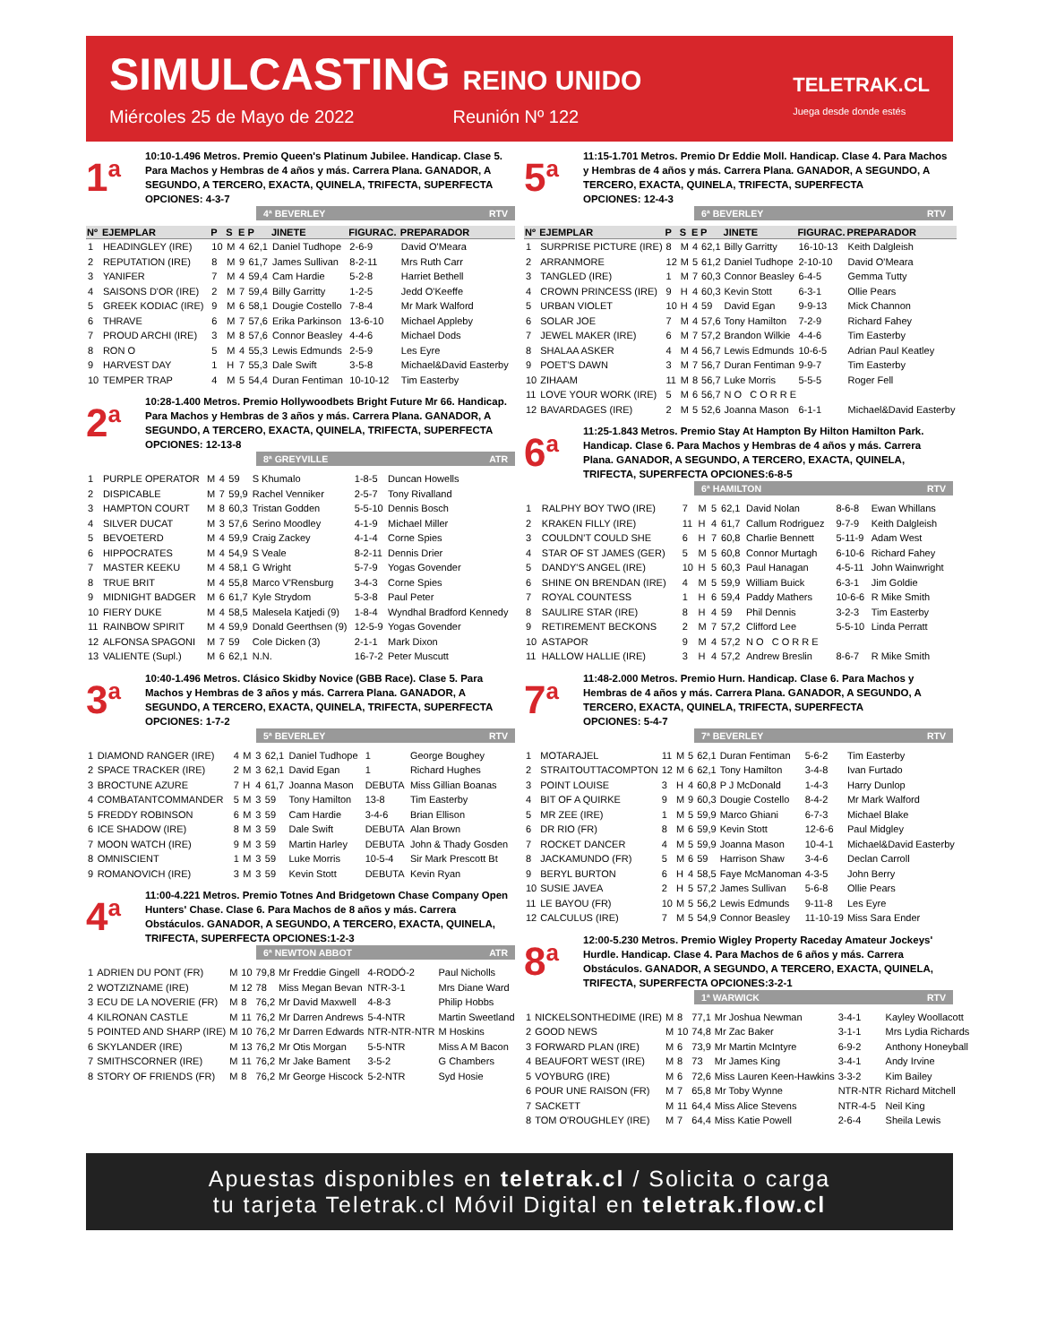SIMULCASTING REINO UNIDO
Miércoles 25 de Mayo de 2022 Reunión Nº 122
TELETRAK.CL
Juega desde donde estés
1<sup>a</sup>
10:10-1.496 Metros. Premio Queen's Platinum Jubilee. Handicap. Clase 5. Para Machos y Hembras de 4 años y más. Carrera Plana. GANADOR, A SEGUNDO, A TERCERO, EXACTA, QUINELA, TRIFECTA, SUPERFECTA
OPCIONES: 4-3-7
4ª BEVERLEY RTV
| Nº | EJEMPLAR | P | S | E | P | JINETE | FIGURAC. | PREPARADOR |
| --- | --- | --- | --- | --- | --- | --- | --- | --- |
| 1 | HEADINGLEY (IRE) | 10 | M | 4 | 62,1 | Daniel Tudhope | 2-6-9 | David O'Meara |
| 2 | REPUTATION (IRE) | 8 | M | 9 | 61,7 | James Sullivan | 8-2-11 | Mrs Ruth Carr |
| 3 | YANIFER | 7 | M | 4 | 59,4 | Cam Hardie | 5-2-8 | Harriet Bethell |
| 4 | SAISONS D'OR (IRE) | 2 | M | 7 | 59,4 | Billy Garritty | 1-2-5 | Jedd O'Keeffe |
| 5 | GREEK KODIAC (IRE) | 9 | M | 6 | 58,1 | Dougie Costello | 7-8-4 | Mr Mark Walford |
| 6 | THRAVE | 6 | M | 7 | 57,6 | Erika Parkinson | 13-6-10 | Michael Appleby |
| 7 | PROUD ARCHI (IRE) | 3 | M | 8 | 57,6 | Connor Beasley | 4-4-6 | Michael Dods |
| 8 | RON O | 5 | M | 4 | 55,3 | Lewis Edmunds | 2-5-9 | Les Eyre |
| 9 | HARVEST DAY | 1 | H | 7 | 55,3 | Dale Swift | 3-5-8 | Michael&David Easterby |
| 10 | TEMPER TRAP | 4 | M | 5 | 54,4 | Duran Fentiman | 10-10-12 | Tim Easterby |
2<sup>a</sup>
10:28-1.400 Metros. Premio Hollywoodbets Bright Future Mr 66. Handicap. Para Machos y Hembras de 3 años y más. Carrera Plana. GANADOR, A SEGUNDO, A TERCERO, EXACTA, QUINELA, TRIFECTA, SUPERFECTA
OPCIONES: 12-13-8
8ª GREYVILLE ATR
| 1 | PURPLE OPERATOR | M | 4 | 59 | S Khumalo | 1-8-5 | Duncan Howells |
| 2 | DISPICABLE | M | 7 | 59,9 | Rachel Venniker | 2-5-7 | Tony Rivalland |
| 3 | HAMPTON COURT | M | 8 | 60,3 | Tristan Godden | 5-5-10 | Dennis Bosch |
| 4 | SILVER DUCAT | M | 3 | 57,6 | Serino Moodley | 4-1-9 | Michael Miller |
| 5 | BEVOETERD | M | 4 | 59,9 | Craig Zackey | 4-1-4 | Corne Spies |
| 6 | HIPPOCRATES | M | 4 | 54,9 | S Veale | 8-2-11 | Dennis Drier |
| 7 | MASTER KEEKU | M | 4 | 58,1 | G Wright | 5-7-9 | Yogas Govender |
| 8 | TRUE BRIT | M | 4 | 55,8 | Marco V'Rensburg | 3-4-3 | Corne Spies |
| 9 | MIDNIGHT BADGER | M | 6 | 61,7 | Kyle Strydom | 5-3-8 | Paul Peter |
| 10 | FIERY DUKE | M | 4 | 58,5 | Malesela Katjedi (9) | 1-8-4 | Wyndhal Bradford Kennedy |
| 11 | RAINBOW SPIRIT | M | 4 | 59,9 | Donald Geerthsen (9) | 12-5-9 | Yogas Govender |
| 12 | ALFONSA SPAGONI | M | 7 | 59 | Cole Dicken (3) | 2-1-1 | Mark Dixon |
| 13 | VALIENTE (Supl.) | M | 6 | 62,1 | N.N. | 16-7-2 | Peter Muscutt |
3<sup>a</sup>
10:40-1.496 Metros. Clásico Skidby Novice (GBB Race). Clase 5. Para Machos y Hembras de 3 años y más. Carrera Plana. GANADOR, A SEGUNDO, A TERCERO, EXACTA, QUINELA, TRIFECTA, SUPERFECTA
OPCIONES: 1-7-2
5ª BEVERLEY RTV
| 1 | DIAMOND RANGER (IRE) | 4 | M | 3 | 62,1 | Daniel Tudhope | 1 | George Boughey |
| 2 | SPACE TRACKER (IRE) | 2 | M | 3 | 62,1 | David Egan | 1 | Richard Hughes |
| 3 | BROCTUNE AZURE | 7 | H | 4 | 61,7 | Joanna Mason | DEBUTA | Miss Gillian Boanas |
| 4 | COMBATANTCOMMANDER | 5 | M | 3 | 59 | Tony Hamilton | 13-8 | Tim Easterby |
| 5 | FREDDY ROBINSON | 6 | M | 3 | 59 | Cam Hardie | 3-4-6 | Brian Ellison |
| 6 | ICE SHADOW (IRE) | 8 | M | 3 | 59 | Dale Swift | DEBUTA | Alan Brown |
| 7 | MOON WATCH (IRE) | 9 | M | 3 | 59 | Martin Harley | DEBUTA | John & Thady Gosden |
| 8 | OMNISCIENT | 1 | M | 3 | 59 | Luke Morris | 10-5-4 | Sir Mark Prescott Bt |
| 9 | ROMANOVICH (IRE) | 3 | M | 3 | 59 | Kevin Stott | DEBUTA | Kevin Ryan |
4<sup>a</sup>
11:00-4.221 Metros. Premio Totnes And Bridgetown Chase Company Open Hunters' Chase. Clase 6. Para Machos de 8 años y más. Carrera Obstáculos. GANADOR, A SEGUNDO, A TERCERO, EXACTA, QUINELA, TRIFECTA, SUPERFECTA OPCIONES:1-2-3
6ª NEWTON ABBOT ATR
| 1 | ADRIEN DU PONT (FR) | M | 10 | 79,8 | Mr Freddie Gingell | 4-RODÓ-2 | Paul Nicholls |
| 2 | WOTZIZNAME (IRE) | M | 12 | 78 | Miss Megan Bevan | NTR-3-1 | Mrs Diane Ward |
| 3 | ECU DE LA NOVERIE (FR) | M | 8 | 76,2 | Mr David Maxwell | 4-8-3 | Philip Hobbs |
| 4 | KILRONAN CASTLE | M | 11 | 76,2 | Mr Darren Andrews | 5-4-NTR | Martin Sweetland |
| 5 | POINTED AND SHARP (IRE) | M | 10 | 76,2 | Mr Darren Edwards | NTR-NTR-NTR | M Hoskins |
| 6 | SKYLANDER (IRE) | M | 13 | 76,2 | Mr Otis Morgan | 5-5-NTR | Miss A M Bacon |
| 7 | SMITHSCORNER (IRE) | M | 11 | 76,2 | Mr Jake Bament | 3-5-2 | G Chambers |
| 8 | STORY OF FRIENDS (FR) | M | 8 | 76,2 | Mr George Hiscock | 5-2-NTR | Syd Hosie |
5<sup>a</sup>
11:15-1.701 Metros. Premio Dr Eddie Moll. Handicap. Clase 4. Para Machos y Hembras de 4 años y más. Carrera Plana. GANADOR, A SEGUNDO, A TERCERO, EXACTA, QUINELA, TRIFECTA, SUPERFECTA
OPCIONES: 12-4-3
6ª BEVERLEY RTV
| Nº | EJEMPLAR | P | S | E | P | JINETE | FIGURAC. | PREPARADOR |
| --- | --- | --- | --- | --- | --- | --- | --- | --- |
| 1 | SURPRISE PICTURE (IRE) | 8 | M | 4 | 62,1 | Billy Garritty | 16-10-13 | Keith Dalgleish |
| 2 | ARRANMORE | 12 | M | 5 | 61,2 | Daniel Tudhope | 2-10-10 | David O'Meara |
| 3 | TANGLED (IRE) | 1 | M | 7 | 60,3 | Connor Beasley | 6-4-5 | Gemma Tutty |
| 4 | CROWN PRINCESS (IRE) | 9 | H | 4 | 60,3 | Kevin Stott | 6-3-1 | Ollie Pears |
| 5 | URBAN VIOLET | 10 | H | 4 | 59 | David Egan | 9-9-13 | Mick Channon |
| 6 | SOLAR JOE | 7 | M | 4 | 57,6 | Tony Hamilton | 7-2-9 | Richard Fahey |
| 7 | JEWEL MAKER (IRE) | 6 | M | 7 | 57,2 | Brandon Wilkie | 4-4-6 | Tim Easterby |
| 8 | SHALAA ASKER | 4 | M | 4 | 56,7 | Lewis Edmunds | 10-6-5 | Adrian Paul Keatley |
| 9 | POET'S DAWN | 3 | M | 7 | 56,7 | Duran Fentiman | 9-9-7 | Tim Easterby |
| 10 | ZIHAAM | 11 | M | 8 | 56,7 | Luke Morris | 5-5-5 | Roger Fell |
| 11 | LOVE YOUR WORK (IRE) | 5 | M | 6 | 56,7 | N O C O R R E | | |
| 12 | BAVARDAGES (IRE) | 2 | M | 5 | 52,6 | Joanna Mason | 6-1-1 | Michael&David Easterby |
6<sup>a</sup>
11:25-1.843 Metros. Premio Stay At Hampton By Hilton Hamilton Park. Handicap. Clase 6. Para Machos y Hembras de 4 años y más. Carrera Plana. GANADOR, A SEGUNDO, A TERCERO, EXACTA, QUINELA, TRIFECTA, SUPERFECTA OPCIONES:6-8-5
6ª HAMILTON RTV
| 1 | RALPHY BOY TWO (IRE) | 7 | M | 5 | 62,1 | David Nolan | 8-6-8 | Ewan Whillans |
| 2 | KRAKEN FILLY (IRE) | 11 | H | 4 | 61,7 | Callum Rodriguez | 9-7-9 | Keith Dalgleish |
| 3 | COULDN'T COULD SHE | 6 | H | 7 | 60,8 | Charlie Bennett | 5-11-9 | Adam West |
| 4 | STAR OF ST JAMES (GER) | 5 | M | 5 | 60,8 | Connor Murtagh | 6-10-6 | Richard Fahey |
| 5 | DANDY'S ANGEL (IRE) | 10 | H | 5 | 60,3 | Paul Hanagan | 4-5-11 | John Wainwright |
| 6 | SHINE ON BRENDAN (IRE) | 4 | M | 5 | 59,9 | William Buick | 6-3-1 | Jim Goldie |
| 7 | ROYAL COUNTESS | 1 | H | 6 | 59,4 | Paddy Mathers | 10-6-6 | R Mike Smith |
| 8 | SAULIRE STAR (IRE) | 8 | H | 4 | 59 | Phil Dennis | 3-2-3 | Tim Easterby |
| 9 | RETIREMENT BECKONS | 2 | M | 7 | 57,2 | Clifford Lee | 5-5-10 | Linda Perratt |
| 10 | ASTAPOR | 9 | M | 4 | 57,2 | N O C O R R E | | |
| 11 | HALLOW HALLIE (IRE) | 3 | H | 4 | 57,2 | Andrew Breslin | 8-6-7 | R Mike Smith |
7<sup>a</sup>
11:48-2.000 Metros. Premio Hurn. Handicap. Clase 6. Para Machos y Hembras de 4 años y más. Carrera Plana. GANADOR, A SEGUNDO, A TERCERO, EXACTA, QUINELA, TRIFECTA, SUPERFECTA
OPCIONES: 5-4-7
7ª BEVERLEY RTV
| 1 | MOTARAJEL | 11 | M | 5 | 62,1 | Duran Fentiman | 5-6-2 | Tim Easterby |
| 2 | STRAITOUTTACOMPTON | 12 | M | 6 | 62,1 | Tony Hamilton | 3-4-8 | Ivan Furtado |
| 3 | POINT LOUISE | 3 | H | 4 | 60,8 | P J McDonald | 1-4-3 | Harry Dunlop |
| 4 | BIT OF A QUIRKE | 9 | M | 9 | 60,3 | Dougie Costello | 8-4-2 | Mr Mark Walford |
| 5 | MR ZEE (IRE) | 1 | M | 5 | 59,9 | Marco Ghiani | 6-7-3 | Michael Blake |
| 6 | DR RIO (FR) | 8 | M | 6 | 59,9 | Kevin Stott | 12-6-6 | Paul Midgley |
| 7 | ROCKET DANCER | 4 | M | 5 | 59,9 | Joanna Mason | 10-4-1 | Michael&David Easterby |
| 8 | JACKAMUNDO (FR) | 5 | M | 6 | 59 | Harrison Shaw | 3-4-6 | Declan Carroll |
| 9 | BERYL BURTON | 6 | H | 4 | 58,5 | Faye McManoman | 4-3-5 | John Berry |
| 10 | SUSIE JAVEA | 2 | H | 5 | 57,2 | James Sullivan | 5-6-8 | Ollie Pears |
| 11 | LE BAYOU (FR) | 10 | M | 5 | 56,2 | Lewis Edmunds | 9-11-8 | Les Eyre |
| 12 | CALCULUS (IRE) | 7 | M | 5 | 54,9 | Connor Beasley | 11-10-19 | Miss Sara Ender |
8<sup>a</sup>
12:00-5.230 Metros. Premio Wigley Property Raceday Amateur Jockeys' Hurdle. Handicap. Clase 4. Para Machos de 6 años y más. Carrera Obstáculos. GANADOR, A SEGUNDO, A TERCERO, EXACTA, QUINELA, TRIFECTA, SUPERFECTA OPCIONES:3-2-1
1ª WARWICK RTV
| 1 | NICKELSONTHEDIME (IRE) | M | 8 | 77,1 | Mr Joshua Newman | 3-4-1 | Kayley Woollacott |
| 2 | GOOD NEWS | M | 10 | 74,8 | Mr Zac Baker | 3-1-1 | Mrs Lydia Richards |
| 3 | FORWARD PLAN (IRE) | M | 6 | 73,9 | Mr Martin McIntyre | 6-9-2 | Anthony Honeyball |
| 4 | BEAUFORT WEST (IRE) | M | 8 | 73 | Mr James King | 3-4-1 | Andy Irvine |
| 5 | VOYBURG (IRE) | M | 6 | 72,6 | Miss Lauren Keen-Hawkins | 3-3-2 | Kim Bailey |
| 6 | POUR UNE RAISON (FR) | M | 7 | 65,8 | Mr Toby Wynne | NTR-NTR | Richard Mitchell |
| 7 | SACKETT | M | 11 | 64,4 | Miss Alice Stevens | NTR-4-5 | Neil King |
| 8 | TOM O'ROUGHLEY (IRE) | M | 7 | 64,4 | Miss Katie Powell | 2-6-4 | Sheila Lewis |
Apuestas disponibles en teletrak.cl / Solicita o carga
tu tarjeta Teletrak.cl Móvil Digital en teletrak.flow.cl